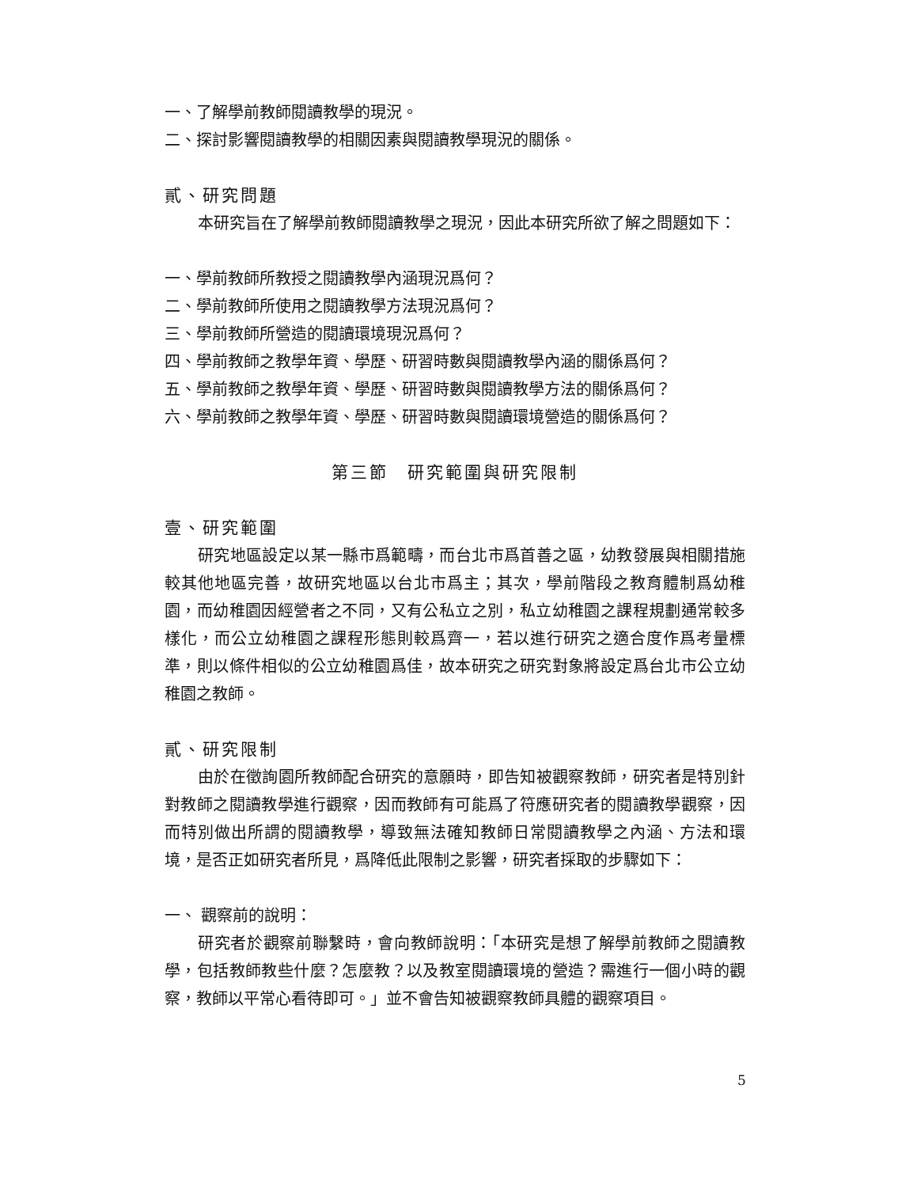一、了解學前教師閱讀教學的現況。
二、探討影響閱讀教學的相關因素與閱讀教學現況的關係。
貳、研究問題
本研究旨在了解學前教師閱讀教學之現況，因此本研究所欲了解之問題如下：
一、學前教師所教授之閱讀教學內涵現況爲何？
二、學前教師所使用之閱讀教學方法現況爲何？
三、學前教師所營造的閱讀環境現況爲何？
四、學前教師之教學年資、學歷、研習時數與閱讀教學內涵的關係爲何？
五、學前教師之教學年資、學歷、研習時數與閱讀教學方法的關係爲何？
六、學前教師之教學年資、學歷、研習時數與閱讀環境營造的關係爲何？
第三節　研究範圍與研究限制
壹、研究範圍
研究地區設定以某一縣市爲範疇，而台北市爲首善之區，幼教發展與相關措施較其他地區完善，故研究地區以台北市爲主；其次，學前階段之教育體制爲幼稚園，而幼稚園因經營者之不同，又有公私立之別，私立幼稚園之課程規劃通常較多樣化，而公立幼稚園之課程形態則較爲齊一，若以進行研究之適合度作爲考量標準，則以條件相似的公立幼稚園爲佳，故本研究之研究對象將設定爲台北市公立幼稚園之教師。
貳、研究限制
由於在徵詢園所教師配合研究的意願時，即告知被觀察教師，研究者是特別針對教師之閱讀教學進行觀察，因而教師有可能爲了符應研究者的閱讀教學觀察，因而特別做出所謂的閱讀教學，導致無法確知教師日常閱讀教學之內涵、方法和環境，是否正如研究者所見，爲降低此限制之影響，研究者採取的步驟如下：
一、 觀察前的說明：
研究者於觀察前聯繫時，會向教師說明：「本研究是想了解學前教師之閱讀教學，包括教師教些什麼？怎麼教？以及教室閱讀環境的營造？需進行一個小時的觀察，教師以平常心看待即可。」並不會告知被觀察教師具體的觀察項目。
5